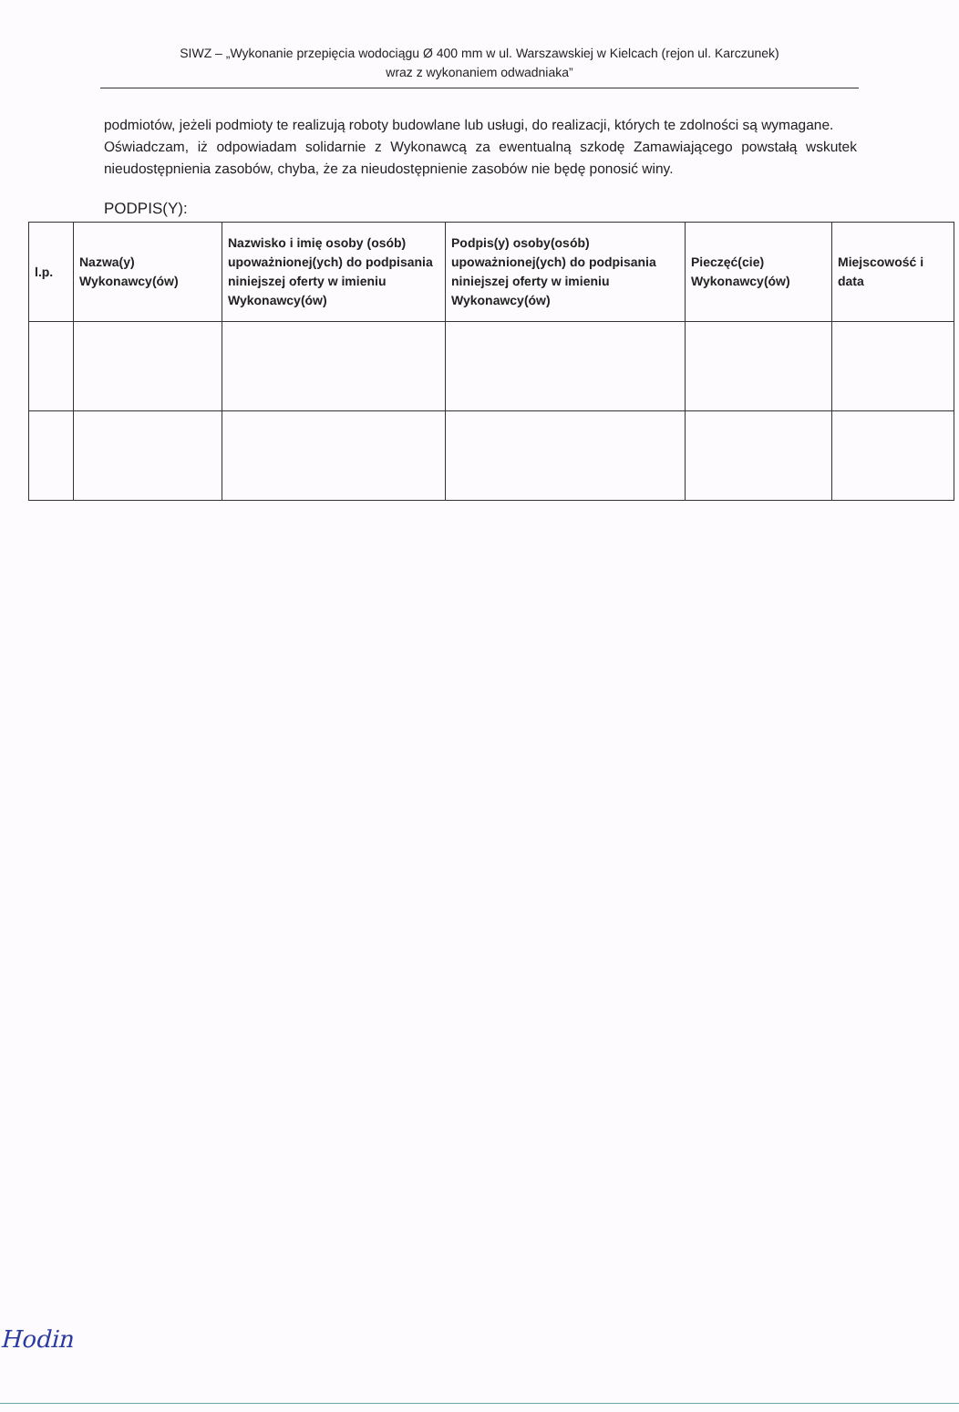SIWZ – „Wykonanie przepięcia wodociągu Ø 400 mm w ul. Warszawskiej w Kielcach (rejon ul. Karczunek)
wraz z wykonaniem odwadniaka”
podmiotów, jeżeli podmioty te realizują roboty budowlane lub usługi, do realizacji, których te zdolności są wymagane.
Oświadczam, iż odpowiadam solidarnie z Wykonawcą za ewentualną szkodę Zamawiającego powstałą wskutek nieudostępnienia zasobów, chyba, że za nieudostępnienie zasobów nie będę ponosić winy.
PODPIS(Y):
| l.p. | Nazwa(y) Wykonawcy(ów) | Nazwisko i imię osoby (osób) upoważnionej(ych) do podpisania niniejszej oferty w imieniu Wykonawcy(ów) | Podpis(y) osoby(osób) upoważnionej(ych) do podpisania niniejszej oferty w imieniu Wykonawcy(ów) | Pieczęć(cie) Wykonawcy(ów) | Miejscowość i data |
| --- | --- | --- | --- | --- | --- |
Hodin